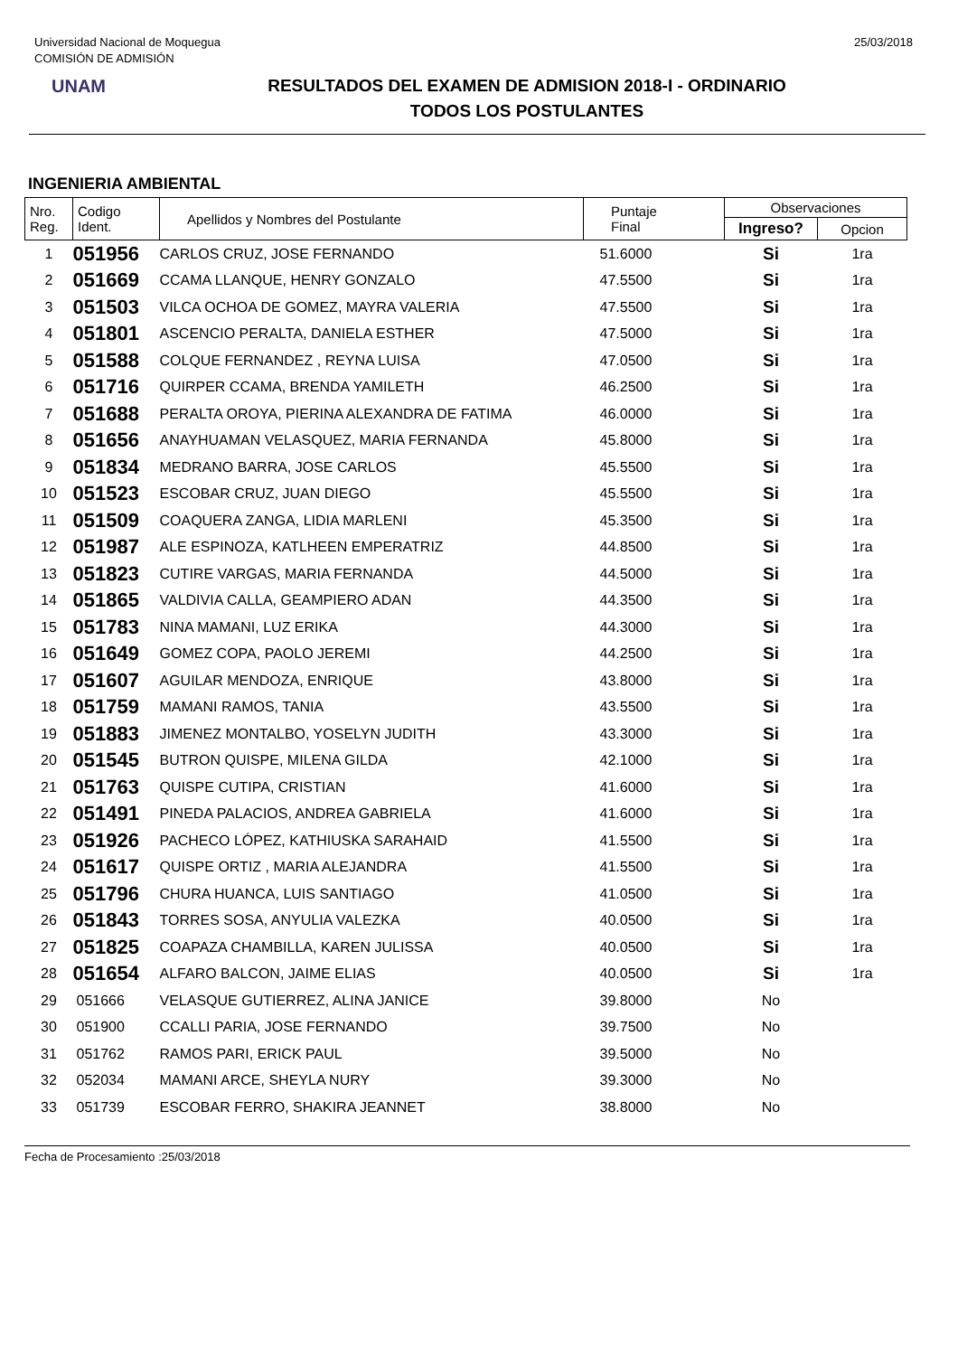Universidad Nacional de Moquegua
COMISIÓN DE ADMISIÓN
25/03/2018
UNAM
RESULTADOS DEL EXAMEN DE ADMISION 2018-I - ORDINARIO
TODOS LOS POSTULANTES
INGENIERIA AMBIENTAL
| Nro. Reg. | Codigo Ident. | Apellidos y Nombres del Postulante | Puntaje Final | Observaciones | |
| --- | --- | --- | --- | --- | --- |
| | | | | Ingreso? | Opcion |
| 1 | 051956 | CARLOS CRUZ, JOSE FERNANDO | 51.6000 | Si | 1ra |
| 2 | 051669 | CCAMA LLANQUE, HENRY GONZALO | 47.5500 | Si | 1ra |
| 3 | 051503 | VILCA OCHOA DE GOMEZ, MAYRA VALERIA | 47.5500 | Si | 1ra |
| 4 | 051801 | ASCENCIO PERALTA, DANIELA ESTHER | 47.5000 | Si | 1ra |
| 5 | 051588 | COLQUE FERNANDEZ , REYNA LUISA | 47.0500 | Si | 1ra |
| 6 | 051716 | QUIRPER CCAMA, BRENDA YAMILETH | 46.2500 | Si | 1ra |
| 7 | 051688 | PERALTA OROYA, PIERINA ALEXANDRA DE FATIMA | 46.0000 | Si | 1ra |
| 8 | 051656 | ANAYHUAMAN VELASQUEZ, MARIA FERNANDA | 45.8000 | Si | 1ra |
| 9 | 051834 | MEDRANO BARRA, JOSE CARLOS | 45.5500 | Si | 1ra |
| 10 | 051523 | ESCOBAR CRUZ, JUAN DIEGO | 45.5500 | Si | 1ra |
| 11 | 051509 | COAQUERA ZANGA, LIDIA MARLENI | 45.3500 | Si | 1ra |
| 12 | 051987 | ALE ESPINOZA, KATLHEEN EMPERATRIZ | 44.8500 | Si | 1ra |
| 13 | 051823 | CUTIRE VARGAS, MARIA FERNANDA | 44.5000 | Si | 1ra |
| 14 | 051865 | VALDIVIA CALLA, GEAMPIERO ADAN | 44.3500 | Si | 1ra |
| 15 | 051783 | NINA MAMANI, LUZ ERIKA | 44.3000 | Si | 1ra |
| 16 | 051649 | GOMEZ COPA, PAOLO JEREMI | 44.2500 | Si | 1ra |
| 17 | 051607 | AGUILAR MENDOZA, ENRIQUE | 43.8000 | Si | 1ra |
| 18 | 051759 | MAMANI RAMOS, TANIA | 43.5500 | Si | 1ra |
| 19 | 051883 | JIMENEZ MONTALBO, YOSELYN JUDITH | 43.3000 | Si | 1ra |
| 20 | 051545 | BUTRON QUISPE, MILENA GILDA | 42.1000 | Si | 1ra |
| 21 | 051763 | QUISPE CUTIPA, CRISTIAN | 41.6000 | Si | 1ra |
| 22 | 051491 | PINEDA PALACIOS, ANDREA GABRIELA | 41.6000 | Si | 1ra |
| 23 | 051926 | PACHECO LÓPEZ, KATHIUSKA SARAHAID | 41.5500 | Si | 1ra |
| 24 | 051617 | QUISPE ORTIZ , MARIA ALEJANDRA | 41.5500 | Si | 1ra |
| 25 | 051796 | CHURA HUANCA, LUIS SANTIAGO | 41.0500 | Si | 1ra |
| 26 | 051843 | TORRES SOSA, ANYULIA VALEZKA | 40.0500 | Si | 1ra |
| 27 | 051825 | COAPAZA CHAMBILLA, KAREN JULISSA | 40.0500 | Si | 1ra |
| 28 | 051654 | ALFARO BALCON, JAIME ELIAS | 40.0500 | Si | 1ra |
| 29 | 051666 | VELASQUE GUTIERREZ, ALINA JANICE | 39.8000 | No | |
| 30 | 051900 | CCALLI PARIA, JOSE FERNANDO | 39.7500 | No | |
| 31 | 051762 | RAMOS PARI, ERICK PAUL | 39.5000 | No | |
| 32 | 052034 | MAMANI ARCE, SHEYLA NURY | 39.3000 | No | |
| 33 | 051739 | ESCOBAR FERRO, SHAKIRA JEANNET | 38.8000 | No | |
Fecha de Procesamiento :25/03/2018